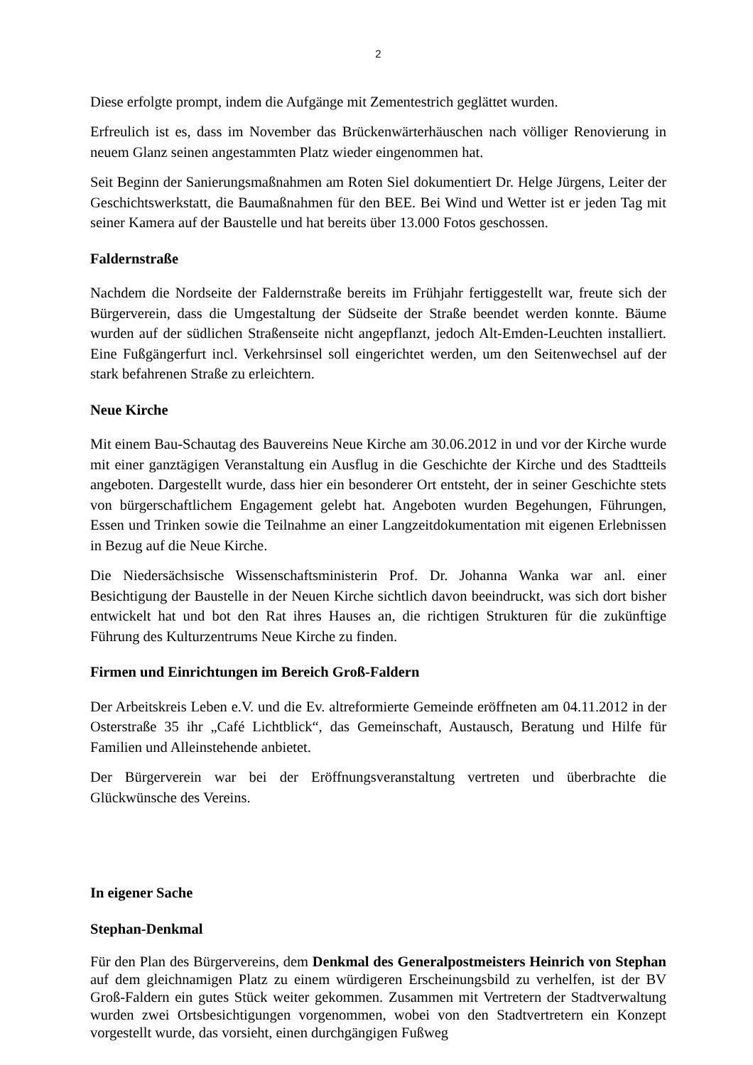2
Diese erfolgte prompt, indem die Aufgänge mit Zementestrich geglättet wurden.
Erfreulich ist es, dass im November das Brückenwärterhäuschen nach völliger Renovierung in neuem Glanz seinen angestammten Platz wieder eingenommen hat.
Seit Beginn der Sanierungsmaßnahmen am Roten Siel dokumentiert Dr. Helge Jürgens, Leiter der Geschichtswerkstatt, die Baumaßnahmen für den BEE. Bei Wind und Wetter ist er jeden Tag mit seiner Kamera auf der Baustelle und hat bereits über 13.000 Fotos geschossen.
Faldernstraße
Nachdem die Nordseite der Faldernstraße bereits im Frühjahr fertiggestellt war, freute sich der Bürgerverein, dass die Umgestaltung der Südseite der Straße beendet werden konnte. Bäume wurden auf der südlichen Straßenseite nicht angepflanzt, jedoch Alt-Emden-Leuchten installiert. Eine Fußgängerfurt incl. Verkehrsinsel soll eingerichtet werden, um den Seitenwechsel auf der stark befahrenen Straße zu erleichtern.
Neue Kirche
Mit einem Bau-Schautag des Bauvereins Neue Kirche am 30.06.2012 in und vor der Kirche wurde mit einer ganztägigen Veranstaltung ein Ausflug in die Geschichte der Kirche und des Stadtteils angeboten. Dargestellt wurde, dass hier ein besonderer Ort entsteht, der in seiner Geschichte stets von bürgerschaftlichem Engagement gelebt hat. Angeboten wurden Begehungen, Führungen, Essen und Trinken sowie die Teilnahme an einer Langzeitdokumentation mit eigenen Erlebnissen in Bezug auf die Neue Kirche.
Die Niedersächsische Wissenschaftsministerin Prof. Dr. Johanna Wanka war anl. einer Besichtigung der Baustelle in der Neuen Kirche sichtlich davon beeindruckt, was sich dort bisher entwickelt hat und bot den Rat ihres Hauses an, die richtigen Strukturen für die zukünftige Führung des Kulturzentrums Neue Kirche zu finden.
Firmen und Einrichtungen im Bereich Groß-Faldern
Der Arbeitskreis Leben e.V. und die Ev. altreformierte Gemeinde eröffneten am 04.11.2012 in der Osterstraße 35 ihr „Café Lichtblick“, das Gemeinschaft, Austausch, Beratung und Hilfe für Familien und Alleinstehende anbietet.
Der Bürgerverein war bei der Eröffnungsveranstaltung vertreten und überbrachte die Glückwünsche des Vereins.
In eigener Sache
Stephan-Denkmal
Für den Plan des Bürgervereins, dem Denkmal des Generalpostmeisters Heinrich von Stephan auf dem gleichnamigen Platz zu einem würdigeren Erscheinungsbild zu verhelfen, ist der BV Groß-Faldern ein gutes Stück weiter gekommen. Zusammen mit Vertretern der Stadtverwaltung wurden zwei Ortsbesichtigungen vorgenommen, wobei von den Stadtvertretern ein Konzept vorgestellt wurde, das vorsieht, einen durchgängigen Fußweg